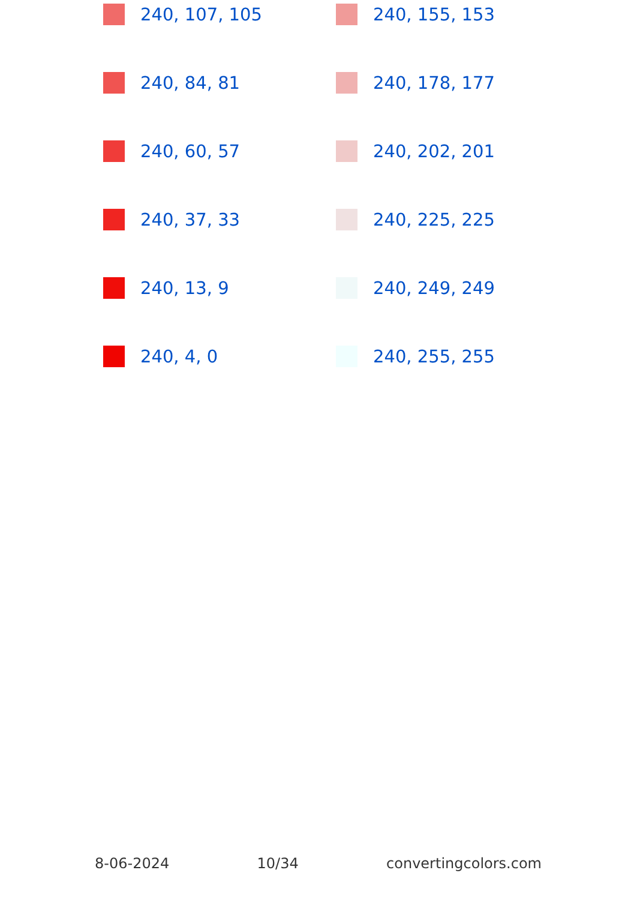240, 107, 105 240, 155, 153
240, 84, 81 240, 178, 177
240, 60, 57 240, 202, 201
240, 37, 33 240, 225, 225
240, 13, 9 240, 249, 249
240, 4, 0 240, 255, 255
8-06-2024 10/34 convertingcolors.com